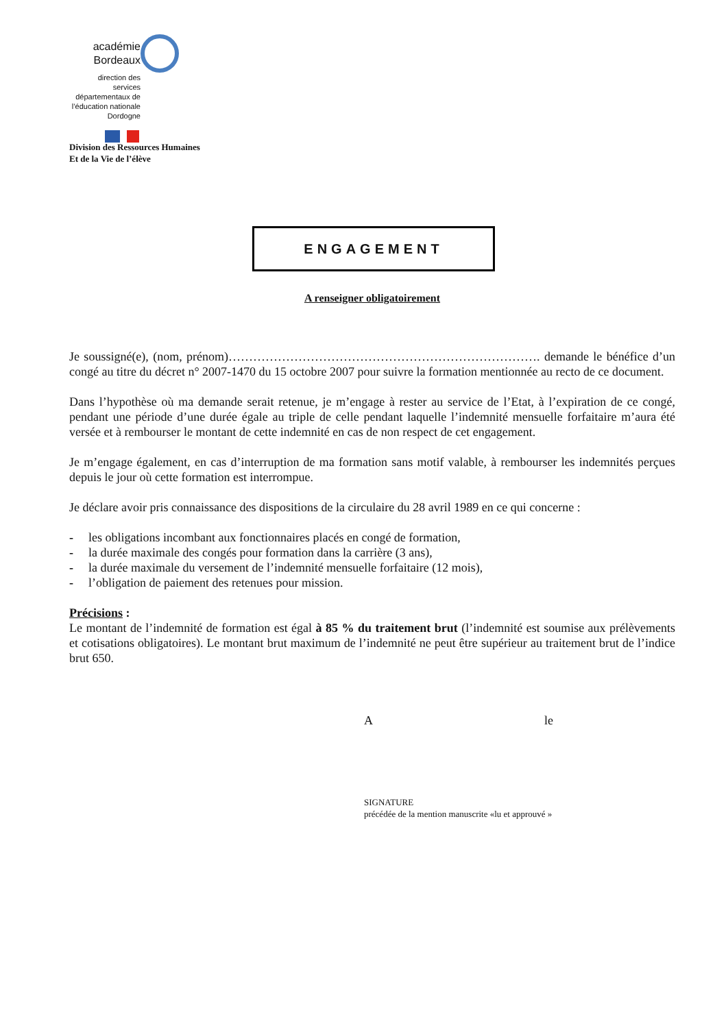académie
Bordeaux
direction des services départementaux de l’éducation nationale Dordogne
Division des Ressources Humaines
Et de la Vie de l’élève
ENGAGEMENT
A renseigner obligatoirement
Je soussigné(e), (nom, prénom)…………………………………………………………………. demande le bénéfice d’un congé au titre du décret n° 2007-1470 du 15 octobre 2007 pour suivre la formation mentionnée au recto de ce document.
Dans l’hypothèse où ma demande serait retenue, je m’engage à rester au service de l’Etat, à l’expiration de ce congé, pendant une période d’une durée égale au triple de celle pendant laquelle l’indemnité mensuelle forfaitaire m’aura été versée et à rembourser le montant de cette indemnité en cas de non respect de cet engagement.
Je m’engage également, en cas d’interruption de ma formation sans motif valable, à rembourser les indemnités perçues depuis le jour où cette formation est interrompue.
Je déclare avoir pris connaissance des dispositions de la circulaire du 28 avril 1989 en ce qui concerne :
- les obligations incombant aux fonctionnaires placés en congé de formation,
- la durée maximale des congés pour formation dans la carrière (3 ans),
- la durée maximale du versement de l’indemnité mensuelle forfaitaire (12 mois),
- l’obligation de paiement des retenues pour mission.
Précisions :
Le montant de l’indemnité de formation est égal à 85 % du traitement brut (l’indemnité est soumise aux prélèvements et cotisations obligatoires). Le montant brut maximum de l’indemnité ne peut être supérieur au traitement brut de l’indice brut 650.
A le
SIGNATURE
précédée de la mention manuscrite «lu et approuvé »